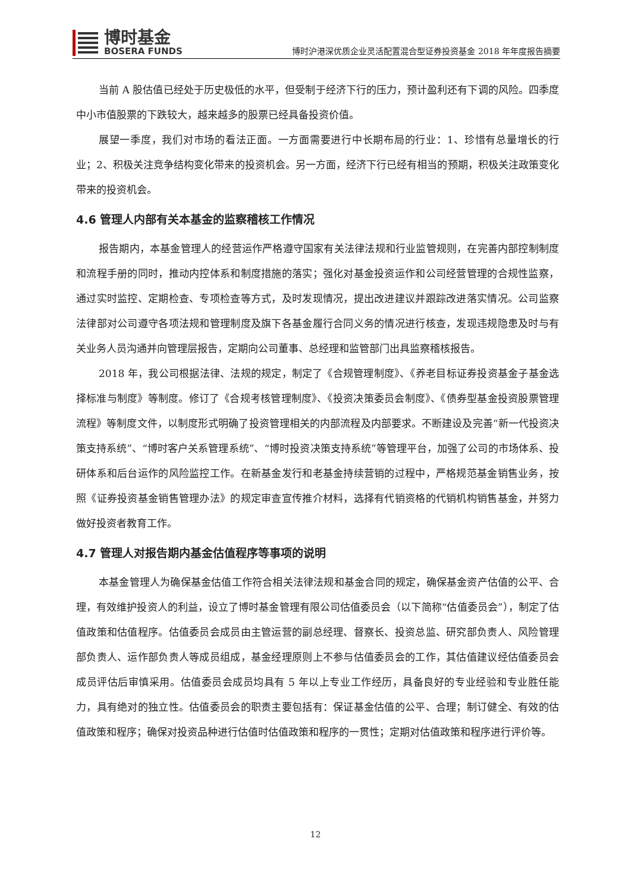博时基金
BOSERA FUNDS
博时沪港深优质企业灵活配置混合型证券投资基金 2018 年年度报告摘要
当前 A 股估值已经处于历史极低的水平，但受制于经济下行的压力，预计盈利还有下调的风险。四季度中小市值股票的下跌较大，越来越多的股票已经具备投资价值。
展望一季度，我们对市场的看法正面。一方面需要进行中长期布局的行业：1、珍惜有总量增长的行业；2、积极关注竞争结构变化带来的投资机会。另一方面，经济下行已经有相当的预期，积极关注政策变化带来的投资机会。
4.6 管理人内部有关本基金的监察稽核工作情况
报告期内，本基金管理人的经营运作严格遵守国家有关法律法规和行业监管规则，在完善内部控制制度和流程手册的同时，推动内控体系和制度措施的落实；强化对基金投资运作和公司经营管理的合规性监察，通过实时监控、定期检查、专项检查等方式，及时发现情况，提出改进建议并跟踪改进落实情况。公司监察法律部对公司遵守各项法规和管理制度及旗下各基金履行合同义务的情况进行核查，发现违规隐患及时与有关业务人员沟通并向管理层报告，定期向公司董事、总经理和监管部门出具监察稽核报告。
2018 年，我公司根据法律、法规的规定，制定了《合规管理制度》、《养老目标证券投资基金子基金选择标准与制度》等制度。修订了《合规考核管理制度》、《投资决策委员会制度》、《债券型基金投资股票管理流程》等制度文件，以制度形式明确了投资管理相关的内部流程及内部要求。不断建设及完善“新一代投资决策支持系统”、“博时客户关系管理系统”、“博时投资决策支持系统”等管理平台，加强了公司的市场体系、投研体系和后台运作的风险监控工作。在新基金发行和老基金持续营销的过程中，严格规范基金销售业务，按照《证券投资基金销售管理办法》的规定审查宣传推介材料，选择有代销资格的代销机构销售基金，并努力做好投资者教育工作。
4.7 管理人对报告期内基金估值程序等事项的说明
本基金管理人为确保基金估值工作符合相关法律法规和基金合同的规定，确保基金资产估值的公平、合理，有效维护投资人的利益，设立了博时基金管理有限公司估值委员会（以下简称“估值委员会”），制定了估值政策和估值程序。估值委员会成员由主管运营的副总经理、督察长、投资总监、研究部负责人、风险管理部负责人、运作部负责人等成员组成，基金经理原则上不参与估值委员会的工作，其估值建议经估值委员会成员评估后审慎采用。估值委员会成员均具有 5 年以上专业工作经历，具备良好的专业经验和专业胜任能力，具有绝对的独立性。估值委员会的职责主要包括有：保证基金估值的公平、合理；制订健全、有效的估值政策和程序；确保对投资品种进行估值时估值政策和程序的一贯性；定期对估值政策和程序进行评价等。
12